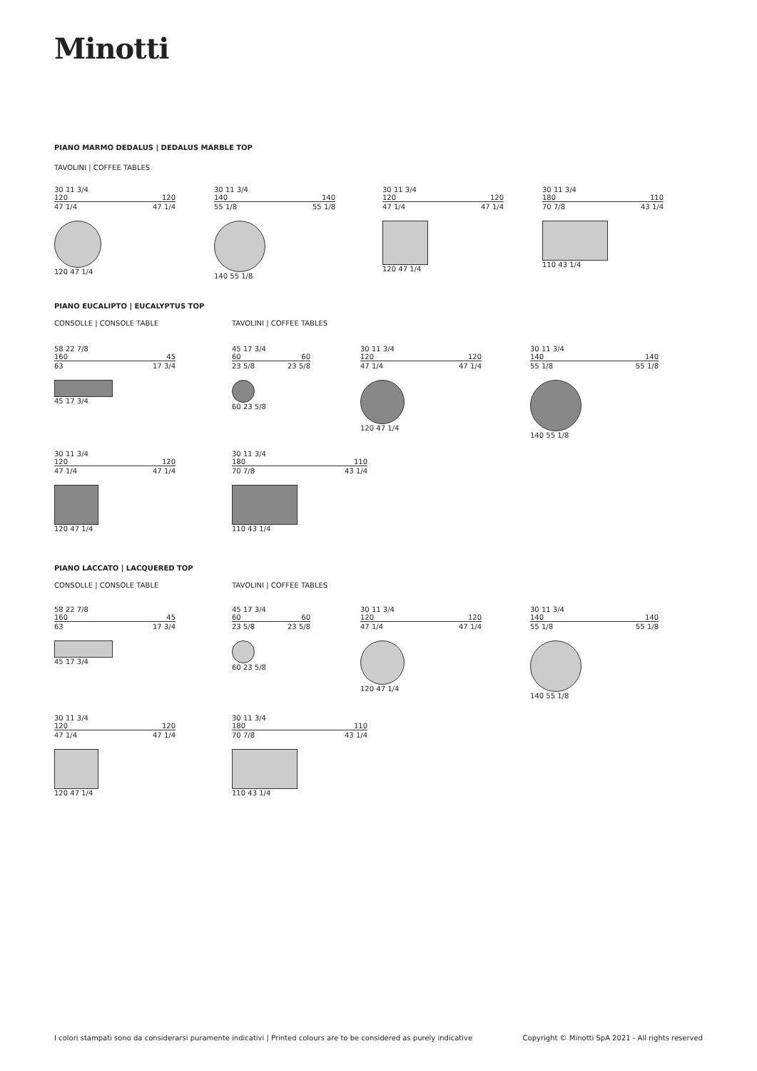Minotti
PIANO MARMO DEDALUS | DEDALUS MARBLE TOP
TAVOLINI | COFFEE TABLES
30 11 3/4
120 120
47 1/4 47 1/4
120 47 1/4
30 11 3/4
140 140
55 1/8 55 1/8
140 55 1/8
30 11 3/4
120 120
47 1/4 47 1/4
120 47 1/4
30 11 3/4
180 110
70 7/8 43 1/4
110 43 1/4
PIANO EUCALIPTO | EUCALYPTUS TOP
CONSOLLE | CONSOLE TABLE TAVOLINI | COFFEE TABLES
58 22 7/8
160 45
63 17 3/4
45 17 3/4
45 17 3/4
60 60
23 5/8 23 5/8
60 23 5/8
30 11 3/4
120 120
47 1/4 47 1/4
120 47 1/4
30 11 3/4
140 140
55 1/8 55 1/8
140 55 1/8
30 11 3/4
120 120
47 1/4 47 1/4
120 47 1/4
30 11 3/4
180 110
70 7/8 43 1/4
110 43 1/4
PIANO LACCATO | LACQUERED TOP
CONSOLLE | CONSOLE TABLE TAVOLINI | COFFEE TABLES
58 22 7/8
160 45
63 17 3/4
45 17 3/4
45 17 3/4
60 60
23 5/8 23 5/8
60 23 5/8
30 11 3/4
120 120
47 1/4 47 1/4
120 47 1/4
30 11 3/4
140 140
55 1/8 55 1/8
140 55 1/8
30 11 3/4
120 120
47 1/4 47 1/4
120 47 1/4
30 11 3/4
180 110
70 7/8 43 1/4
110 43 1/4
I colori stampati sono da considerarsi puramente indicativi | Printed colours are to be considered as purely indicative
Copyright © Minotti SpA 2021 - All rights reserved